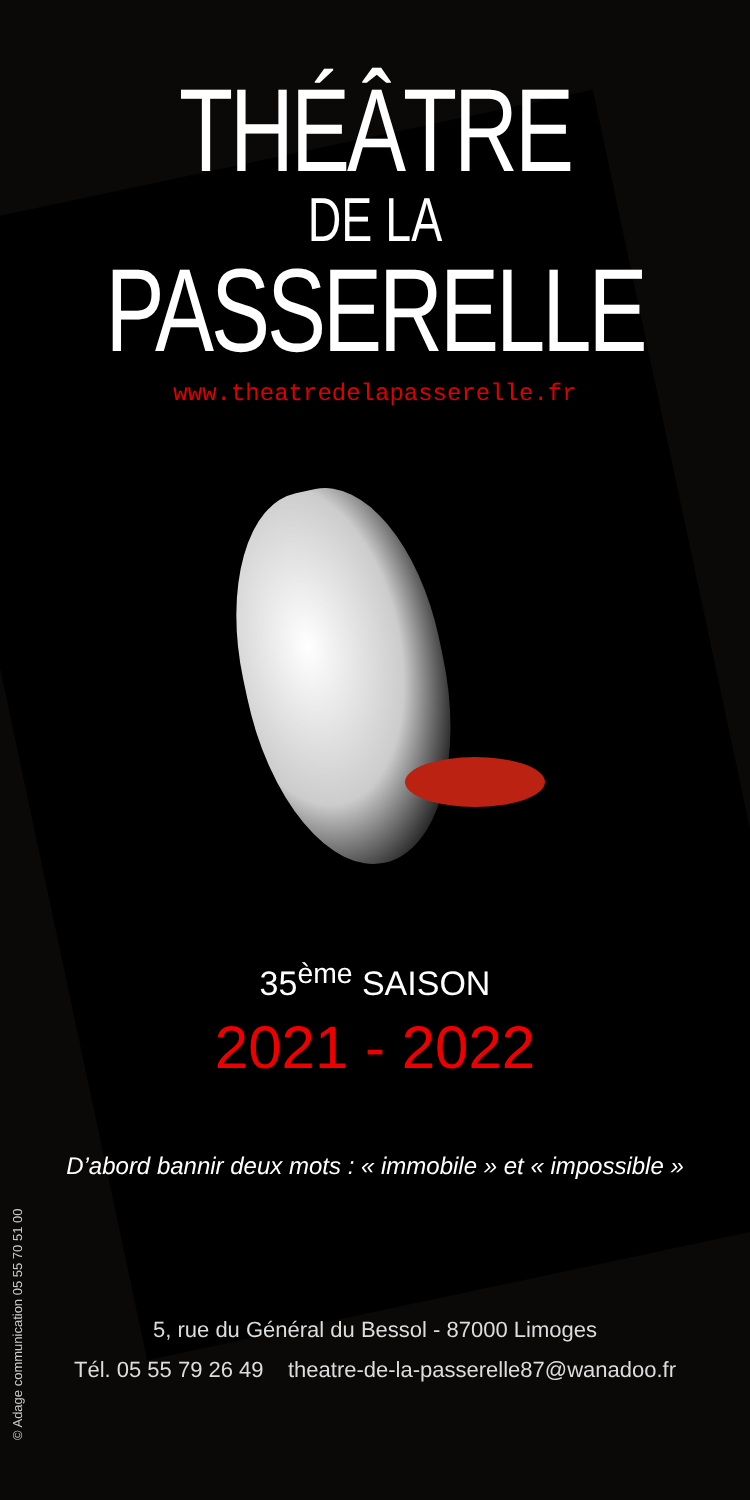THÉÂTRE
DE LA
PASSERELLE
www.theatredelapasserelle.fr
35<sup>ème</sup> SAISON
2021 - 2022
D’abord bannir deux mots : « immobile » et « impossible »
5, rue du Général du Bessol - 87000 Limoges
Tél. 05 55 79 26 49 theatre-de-la-passerelle87@wanadoo.fr
© Adage communication 05 55 70 51 00